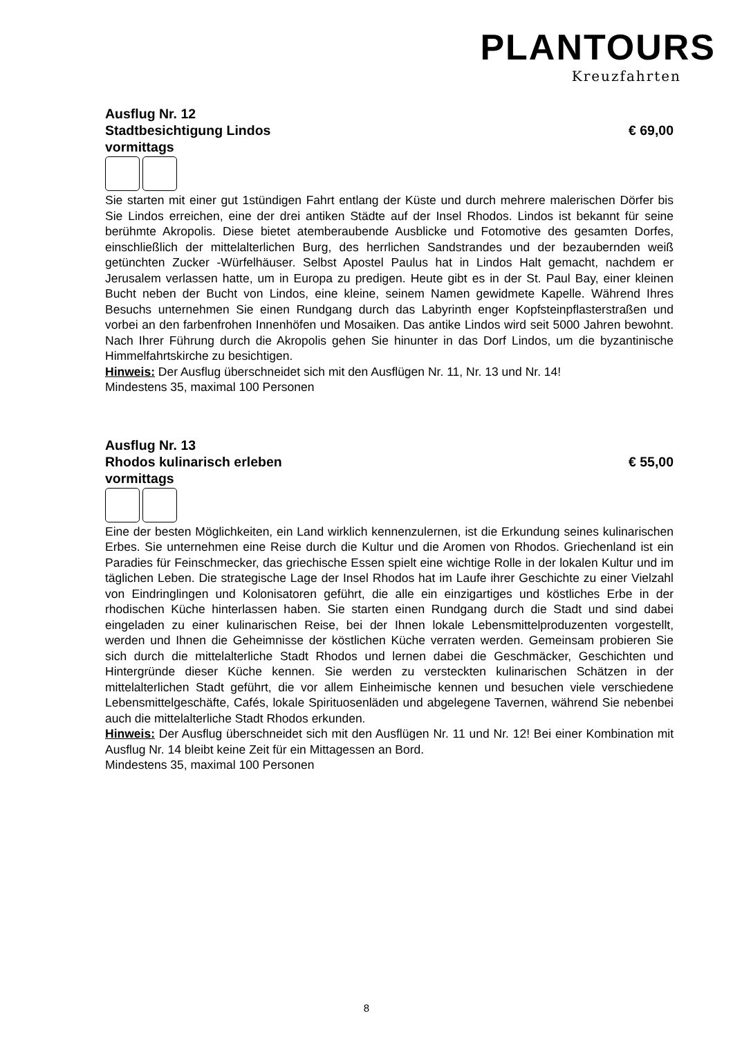PLANTOURS
Kreuzfahrten
Ausflug Nr. 12
Stadtbesichtigung Lindos € 69,00
vormittags
Sie starten mit einer gut 1stündigen Fahrt entlang der Küste und durch mehrere malerischen Dörfer bis Sie Lindos erreichen, eine der drei antiken Städte auf der Insel Rhodos. Lindos ist bekannt für seine berühmte Akropolis. Diese bietet atemberaubende Ausblicke und Fotomotive des gesamten Dorfes, einschließlich der mittelalterlichen Burg, des herrlichen Sandstrandes und der bezaubernden weiß getünchten Zucker -Würfelhäuser. Selbst Apostel Paulus hat in Lindos Halt gemacht, nachdem er Jerusalem verlassen hatte, um in Europa zu predigen. Heute gibt es in der St. Paul Bay, einer kleinen Bucht neben der Bucht von Lindos, eine kleine, seinem Namen gewidmete Kapelle. Während Ihres Besuchs unternehmen Sie einen Rundgang durch das Labyrinth enger Kopfsteinpflasterstraßen und vorbei an den farbenfrohen Innenhöfen und Mosaiken. Das antike Lindos wird seit 5000 Jahren bewohnt. Nach Ihrer Führung durch die Akropolis gehen Sie hinunter in das Dorf Lindos, um die byzantinische Himmelfahrtskirche zu besichtigen.
Hinweis: Der Ausflug überschneidet sich mit den Ausflügen Nr. 11, Nr. 13 und Nr. 14!
Mindestens 35, maximal 100 Personen
Ausflug Nr. 13
Rhodos kulinarisch erleben € 55,00
vormittags
Eine der besten Möglichkeiten, ein Land wirklich kennenzulernen, ist die Erkundung seines kulinarischen Erbes. Sie unternehmen eine Reise durch die Kultur und die Aromen von Rhodos. Griechenland ist ein Paradies für Feinschmecker, das griechische Essen spielt eine wichtige Rolle in der lokalen Kultur und im täglichen Leben. Die strategische Lage der Insel Rhodos hat im Laufe ihrer Geschichte zu einer Vielzahl von Eindringlingen und Kolonisatoren geführt, die alle ein einzigartiges und köstliches Erbe in der rhodischen Küche hinterlassen haben. Sie starten einen Rundgang durch die Stadt und sind dabei eingeladen zu einer kulinarischen Reise, bei der Ihnen lokale Lebensmittelproduzenten vorgestellt, werden und Ihnen die Geheimnisse der köstlichen Küche verraten werden. Gemeinsam probieren Sie sich durch die mittelalterliche Stadt Rhodos und lernen dabei die Geschmäcker, Geschichten und Hintergründe dieser Küche kennen. Sie werden zu versteckten kulinarischen Schätzen in der mittelalterlichen Stadt geführt, die vor allem Einheimische kennen und besuchen viele verschiedene Lebensmittelgeschäfte, Cafés, lokale Spirituosenläden und abgelegene Tavernen, während Sie nebenbei auch die mittelalterliche Stadt Rhodos erkunden.
Hinweis: Der Ausflug überschneidet sich mit den Ausflügen Nr. 11 und Nr. 12! Bei einer Kombination mit Ausflug Nr. 14 bleibt keine Zeit für ein Mittagessen an Bord.
Mindestens 35, maximal 100 Personen
8